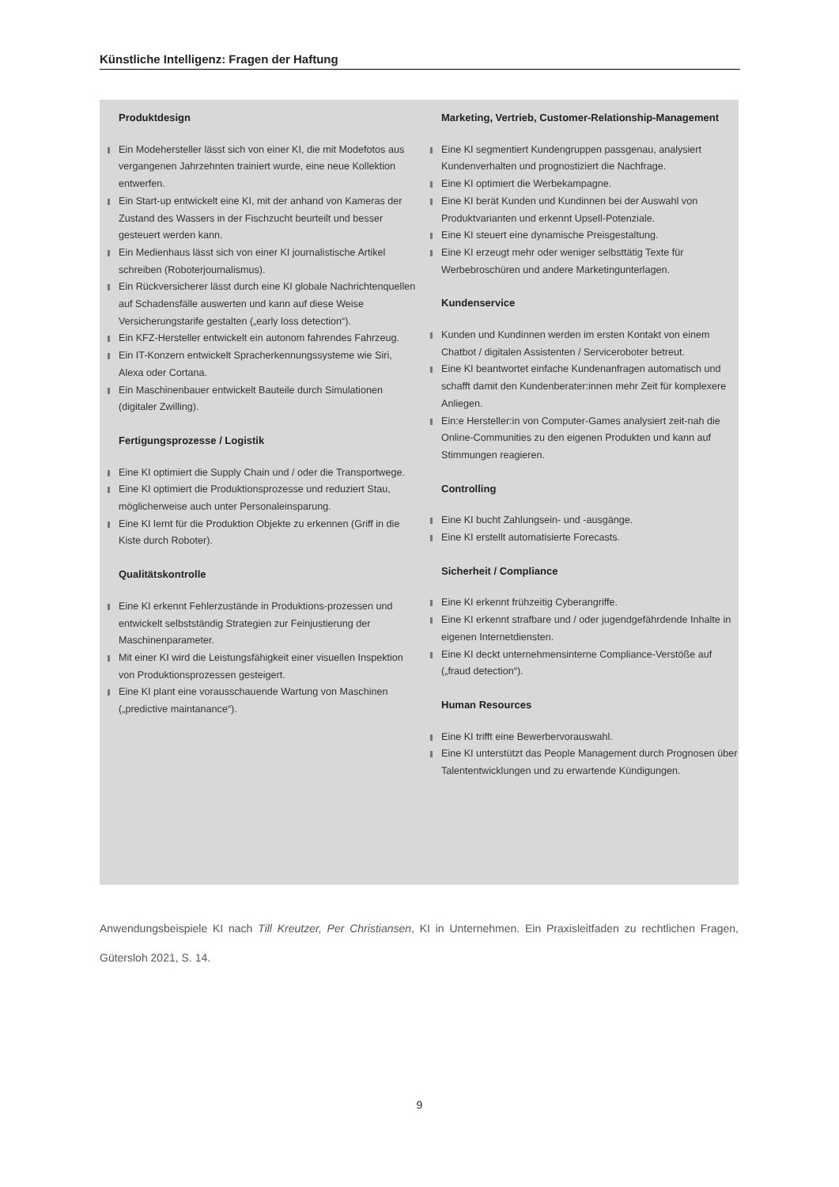Künstliche Intelligenz: Fragen der Haftung
Produktdesign
Ein Modehersteller lässt sich von einer KI, die mit Modefotos aus vergangenen Jahrzehnten trainiert wurde, eine neue Kollektion entwerfen.
Ein Start-up entwickelt eine KI, mit der anhand von Kameras der Zustand des Wassers in der Fischzucht beurteilt und besser gesteuert werden kann.
Ein Medienhaus lässt sich von einer KI journalistische Artikel schreiben (Roboterjournalismus).
Ein Rückversicherer lässt durch eine KI globale Nachrichtenquellen auf Schadensfälle auswerten und kann auf diese Weise Versicherungstarife gestalten („early loss detection“).
Ein KFZ-Hersteller entwickelt ein autonom fahrendes Fahrzeug.
Ein IT-Konzern entwickelt Spracherkennungssysteme wie Siri, Alexa oder Cortana.
Ein Maschinenbauer entwickelt Bauteile durch Simulationen (digitaler Zwilling).
Fertigungsprozesse / Logistik
Eine KI optimiert die Supply Chain und / oder die Transportwege.
Eine KI optimiert die Produktionsprozesse und reduziert Stau, möglicherweise auch unter Personaleinsparung.
Eine KI lernt für die Produktion Objekte zu erkennen (Griff in die Kiste durch Roboter).
Qualitätskontrolle
Eine KI erkennt Fehlerzustände in Produktions-prozessen und entwickelt selbstständig Strategien zur Feinjustierung der Maschinenparameter.
Mit einer KI wird die Leistungsfähigkeit einer visuellen Inspektion von Produktionsprozessen gesteigert.
Eine KI plant eine vorausschauende Wartung von Maschinen („predictive maintanance“).
Marketing, Vertrieb, Customer-Relationship-Management
Eine KI segmentiert Kundengruppen passgenau, analysiert Kundenverhalten und prognostiziert die Nachfrage.
Eine KI optimiert die Werbekampagne.
Eine KI berät Kunden und Kundinnen bei der Auswahl von Produktvarianten und erkennt Upsell-Potenziale.
Eine KI steuert eine dynamische Preisgestaltung.
Eine KI erzeugt mehr oder weniger selbsttätig Texte für Werbebroschüren und andere Marketingunterlagen.
Kundenservice
Kunden und Kundinnen werden im ersten Kontakt von einem Chatbot / digitalen Assistenten / Serviceroboter betreut.
Eine KI beantwortet einfache Kundenanfragen automatisch und schafft damit den Kundenberater:innen mehr Zeit für komplexere Anliegen.
Ein:e Hersteller:in von Computer-Games analysiert zeit-nah die Online-Communities zu den eigenen Produkten und kann auf Stimmungen reagieren.
Controlling
Eine KI bucht Zahlungsein- und -ausgänge.
Eine KI erstellt automatisierte Forecasts.
Sicherheit / Compliance
Eine KI erkennt frühzeitig Cyberangriffe.
Eine KI erkennt strafbare und / oder jugendgefährdende Inhalte in eigenen Internetdiensten.
Eine KI deckt unternehmensinterne Compliance-Verstöße auf („fraud detection“).
Human Resources
Eine KI trifft eine Bewerbervorauswahl.
Eine KI unterstützt das People Management durch Prognosen über Talententwicklungen und zu erwartende Kündigungen.
Anwendungsbeispiele KI nach Till Kreutzer, Per Christiansen, KI in Unternehmen. Ein Praxisleitfaden zu rechtlichen Fragen, Gütersloh 2021, S. 14.
9